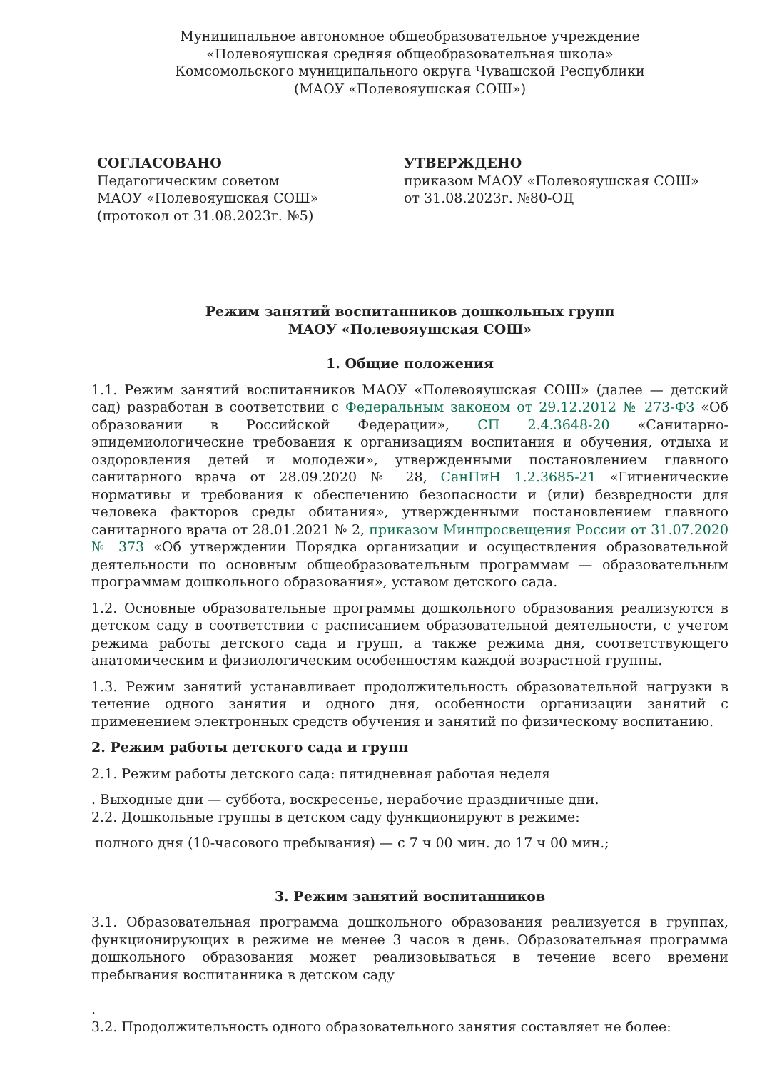Муниципальное автономное общеобразовательное учреждение
«Полевояушская средняя общеобразовательная школа»
Комсомольского муниципального округа Чувашской Республики
(МАОУ «Полевояушская СОШ»)
СОГЛАСОВАНО
Педагогическим советом
МАОУ «Полевояушская СОШ»
(протокол от 31.08.2023г. №5)
УТВЕРЖДЕНО
приказом МАОУ «Полевояушская СОШ»
от 31.08.2023г. №80-ОД
Режим занятий воспитанников дошкольных групп
МАОУ «Полевояушская СОШ»
1. Общие положения
1.1. Режим занятий воспитанников МАОУ «Полевояушская СОШ» (далее — детский сад) разработан в соответствии с Федеральным законом от 29.12.2012 № 273-ФЗ «Об образовании в Российской Федерации», СП 2.4.3648-20 «Санитарно-эпидемиологические требования к организациям воспитания и обучения, отдыха и оздоровления детей и молодежи», утвержденными постановлением главного санитарного врача от 28.09.2020 № 28, СанПиН 1.2.3685-21 «Гигиенические нормативы и требования к обеспечению безопасности и (или) безвредности для человека факторов среды обитания», утвержденными постановлением главного санитарного врача от 28.01.2021 № 2, приказом Минпросвещения России от 31.07.2020 № 373 «Об утверждении Порядка организации и осуществления образовательной деятельности по основным общеобразовательным программам — образовательным программам дошкольного образования», уставом детского сада.
1.2. Основные образовательные программы дошкольного образования реализуются в детском саду в соответствии с расписанием образовательной деятельности, с учетом режима работы детского сада и групп, а также режима дня, соответствующего анатомическим и физиологическим особенностям каждой возрастной группы.
1.3. Режим занятий устанавливает продолжительность образовательной нагрузки в течение одного занятия и одного дня, особенности организации занятий с применением электронных средств обучения и занятий по физическому воспитанию.
2. Режим работы детского сада и групп
2.1. Режим работы детского сада: пятидневная рабочая неделя
. Выходные дни — суббота, воскресенье, нерабочие праздничные дни.
2.2. Дошкольные группы в детском саду функционируют в режиме:
полного дня (10-часового пребывания) — с 7 ч 00 мин. до 17 ч 00 мин.;
3. Режим занятий воспитанников
3.1. Образовательная программа дошкольного образования реализуется в группах, функционирующих в режиме не менее 3 часов в день. Образовательная программа дошкольного образования может реализовываться в течение всего времени пребывания воспитанника в детском саду
.
3.2. Продолжительность одного образовательного занятия составляет не более: